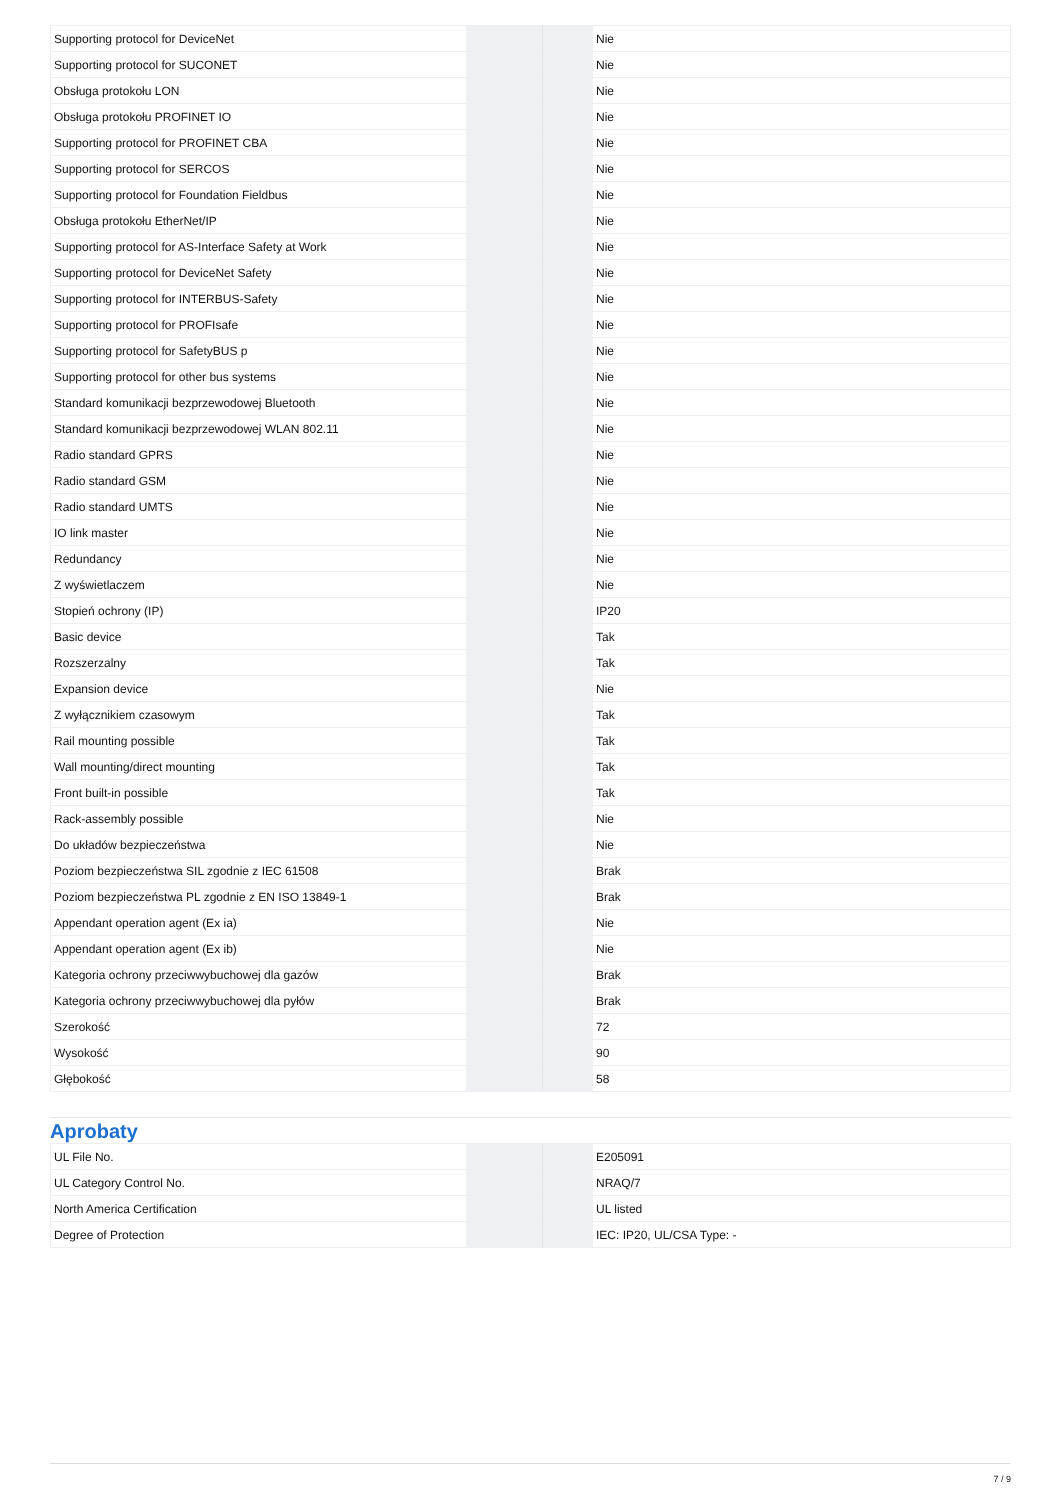| Supporting protocol for DeviceNet | | | Nie |
| Supporting protocol for SUCONET | | | Nie |
| Obsługa protokołu LON | | | Nie |
| Obsługa protokołu PROFINET IO | | | Nie |
| Supporting protocol for PROFINET CBA | | | Nie |
| Supporting protocol for SERCOS | | | Nie |
| Supporting protocol for Foundation Fieldbus | | | Nie |
| Obsługa protokołu EtherNet/IP | | | Nie |
| Supporting protocol for AS-Interface Safety at Work | | | Nie |
| Supporting protocol for DeviceNet Safety | | | Nie |
| Supporting protocol for INTERBUS-Safety | | | Nie |
| Supporting protocol for PROFIsafe | | | Nie |
| Supporting protocol for SafetyBUS p | | | Nie |
| Supporting protocol for other bus systems | | | Nie |
| Standard komunikacji bezprzewodowej Bluetooth | | | Nie |
| Standard komunikacji bezprzewodowej WLAN 802.11 | | | Nie |
| Radio standard GPRS | | | Nie |
| Radio standard GSM | | | Nie |
| Radio standard UMTS | | | Nie |
| IO link master | | | Nie |
| Redundancy | | | Nie |
| Z wyświetlaczem | | | Nie |
| Stopień ochrony (IP) | | | IP20 |
| Basic device | | | Tak |
| Rozszerzalny | | | Tak |
| Expansion device | | | Nie |
| Z wyłącznikiem czasowym | | | Tak |
| Rail mounting possible | | | Tak |
| Wall mounting/direct mounting | | | Tak |
| Front built-in possible | | | Tak |
| Rack-assembly possible | | | Nie |
| Do układów bezpieczeństwa | | | Nie |
| Poziom bezpieczeństwa SIL zgodnie z IEC 61508 | | | Brak |
| Poziom bezpieczeństwa PL zgodnie z EN ISO 13849-1 | | | Brak |
| Appendant operation agent (Ex ia) | | | Nie |
| Appendant operation agent (Ex ib) | | | Nie |
| Kategoria ochrony przeciwwybuchowej dla gazów | | | Brak |
| Kategoria ochrony przeciwwybuchowej dla pyłów | | | Brak |
| Szerokość | | | 72 |
| Wysokość | | | 90 |
| Głębokość | | | 58 |
Aprobaty
| UL File No. | | | E205091 |
| UL Category Control No. | | | NRAQ/7 |
| North America Certification | | | UL listed |
| Degree of Protection | | | IEC: IP20, UL/CSA Type: - |
7 / 9